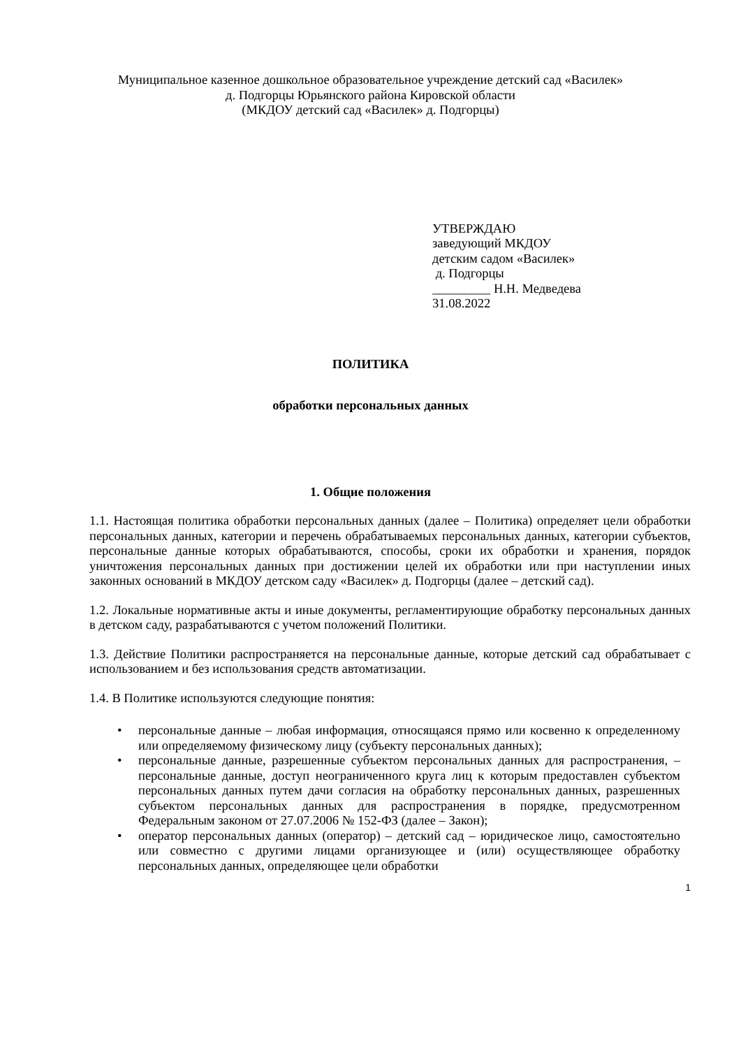Муниципальное казенное дошкольное образовательное учреждение детский сад «Василек»
д. Подгорцы Юрьянского района Кировской области
(МКДОУ детский сад «Василек» д. Подгорцы)
УТВЕРЖДАЮ
заведующий МКДОУ
детским садом «Василек»
д. Подгорцы
_________ Н.Н. Медведева
31.08.2022
ПОЛИТИКА
обработки персональных данных
1. Общие положения
1.1. Настоящая политика обработки персональных данных (далее – Политика) определяет цели обработки персональных данных, категории и перечень обрабатываемых персональных данных, категории субъектов, персональные данные которых обрабатываются, способы, сроки их обработки и хранения, порядок уничтожения персональных данных при достижении целей их обработки или при наступлении иных законных оснований в МКДОУ детском саду «Василек» д. Подгорцы (далее – детский сад).
1.2. Локальные нормативные акты и иные документы, регламентирующие обработку персональных данных в детском саду, разрабатываются с учетом положений Политики.
1.3. Действие Политики распространяется на персональные данные, которые детский сад обрабатывает с использованием и без использования средств автоматизации.
1.4. В Политике используются следующие понятия:
• персональные данные – любая информация, относящаяся прямо или косвенно к определенному или определяемому физическому лицу (субъекту персональных данных);
• персональные данные, разрешенные субъектом персональных данных для распространения, – персональные данные, доступ неограниченного круга лиц к которым предоставлен субъектом персональных данных путем дачи согласия на обработку персональных данных, разрешенных субъектом персональных данных для распространения в порядке, предусмотренном Федеральным законом от 27.07.2006 № 152-ФЗ (далее – Закон);
• оператор персональных данных (оператор) – детский сад – юридическое лицо, самостоятельно или совместно с другими лицами организующее и (или) осуществляющее обработку персональных данных, определяющее цели обработки
1